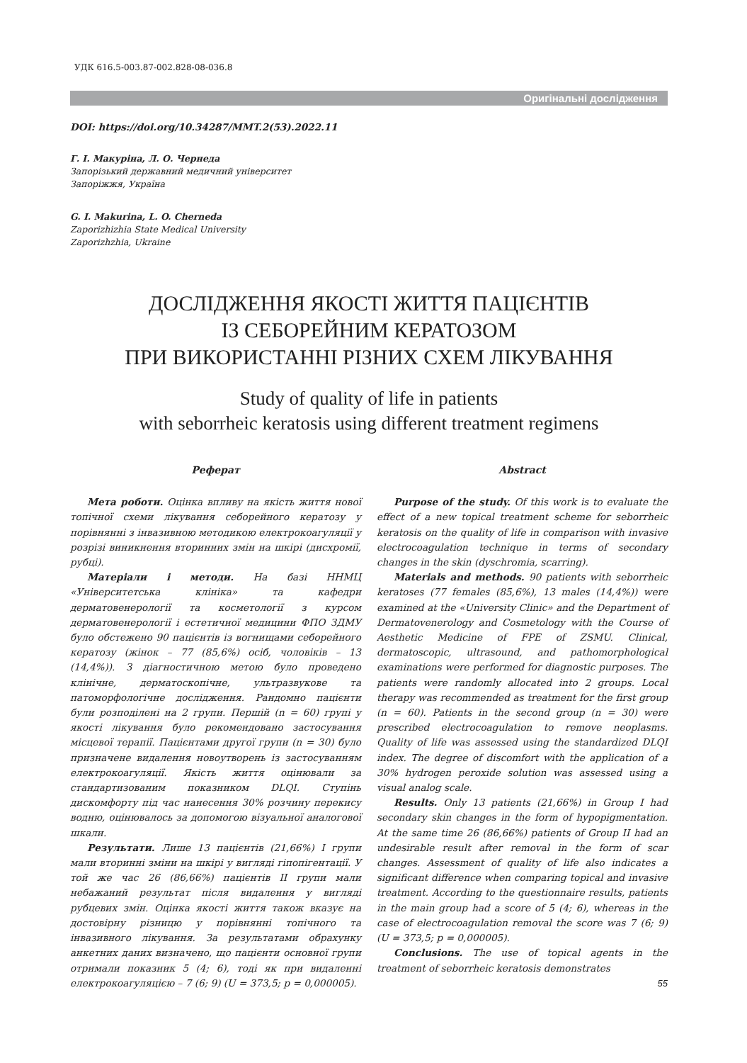УДК 616.5-003.87-002.828-08-036.8
Оригінальні дослідження
DOI: https://doi.org/10.34287/MMT.2(53).2022.11
Г. І. Макуріна, Л. О. Чернеда
Запорізький державний медичний університет
Запоріжжя, Україна
G. I. Makurina, L. O. Cherneda
Zaporizhizhia State Medical University
Zaporizhzhia, Ukraine
ДОСЛІДЖЕННЯ ЯКОСТІ ЖИТТЯ ПАЦІЄНТІВ
ІЗ СЕБОРЕЙНИМ КЕРАТОЗОМ
ПРИ ВИКОРИСТАННІ РІЗНИХ СХЕМ ЛІКУВАННЯ
Study of quality of life in patients
with seborrheic keratosis using different treatment regimens
Реферат
Мета роботи. Оцінка впливу на якість життя нової топічної схеми лікування себорейного кератозу у порівнянні з інвазивною методикою електрокоагуляції у розрізі виникнення вторинних змін на шкірі (дисхромії, рубці).
Матеріали і методи. На базі ННМЦ «Університетська клініка» та кафедри дерматовенерології та косметології з курсом дерматовенерології і естетичної медицини ФПО ЗДМУ було обстежено 90 пацієнтів із вогнищами себорейного кератозу (жінок – 77 (85,6%) осіб, чоловіків – 13 (14,4%)). З діагностичною метою було проведено клінічне, дерматоскопічне, ультразвукове та патоморфологічне дослідження. Рандомно пацієнти були розподілені на 2 групи. Першій (n = 60) групі у якості лікування було рекомендовано застосування місцевої терапії. Пацієнтами другої групи (n = 30) було призначене видалення новоутворень із застосуванням електрокоагуляції. Якість життя оцінювали за стандартизованим показником DLQI. Ступінь дискомфорту під час нанесення 30% розчину перекису водню, оцінювалось за допомогою візуальної аналогової шкали.
Результати. Лише 13 пацієнтів (21,66%) I групи мали вторинні зміни на шкірі у вигляді гіпопігентації. У той же час 26 (86,66%) пацієнтів II групи мали небажаний результат після видалення у вигляді рубцевих змін. Оцінка якості життя також вказує на достовірну різницю у порівнянні топічного та інвазивного лікування. За результатами обрахунку анкетних даних визначено, що пацієнти основної групи отримали показник 5 (4; 6), тоді як при видаленні електрокоагуляцією – 7 (6; 9) (U = 373,5; p = 0,000005).
Abstract
Purpose of the study. Of this work is to evaluate the effect of a new topical treatment scheme for seborrheic keratosis on the quality of life in comparison with invasive electrocoagulation technique in terms of secondary changes in the skin (dyschromia, scarring).
Materials and methods. 90 patients with seborrheic keratoses (77 females (85,6%), 13 males (14,4%)) were examined at the «University Clinic» and the Department of Dermatovenerology and Cosmetology with the Course of Aesthetic Medicine of FPE of ZSMU. Clinical, dermatoscopic, ultrasound, and pathomorphological examinations were performed for diagnostic purposes. The patients were randomly allocated into 2 groups. Local therapy was recommended as treatment for the first group (n = 60). Patients in the second group (n = 30) were prescribed electrocoagulation to remove neoplasms. Quality of life was assessed using the standardized DLQI index. The degree of discomfort with the application of a 30% hydrogen peroxide solution was assessed using a visual analog scale.
Results. Only 13 patients (21,66%) in Group I had secondary skin changes in the form of hypopigmentation. At the same time 26 (86,66%) patients of Group II had an undesirable result after removal in the form of scar changes. Assessment of quality of life also indicates a significant difference when comparing topical and invasive treatment. According to the questionnaire results, patients in the main group had a score of 5 (4; 6), whereas in the case of electrocoagulation removal the score was 7 (6; 9) (U = 373,5; p = 0,000005).
Conclusions. The use of topical agents in the treatment of seborrheic keratosis demonstrates
55